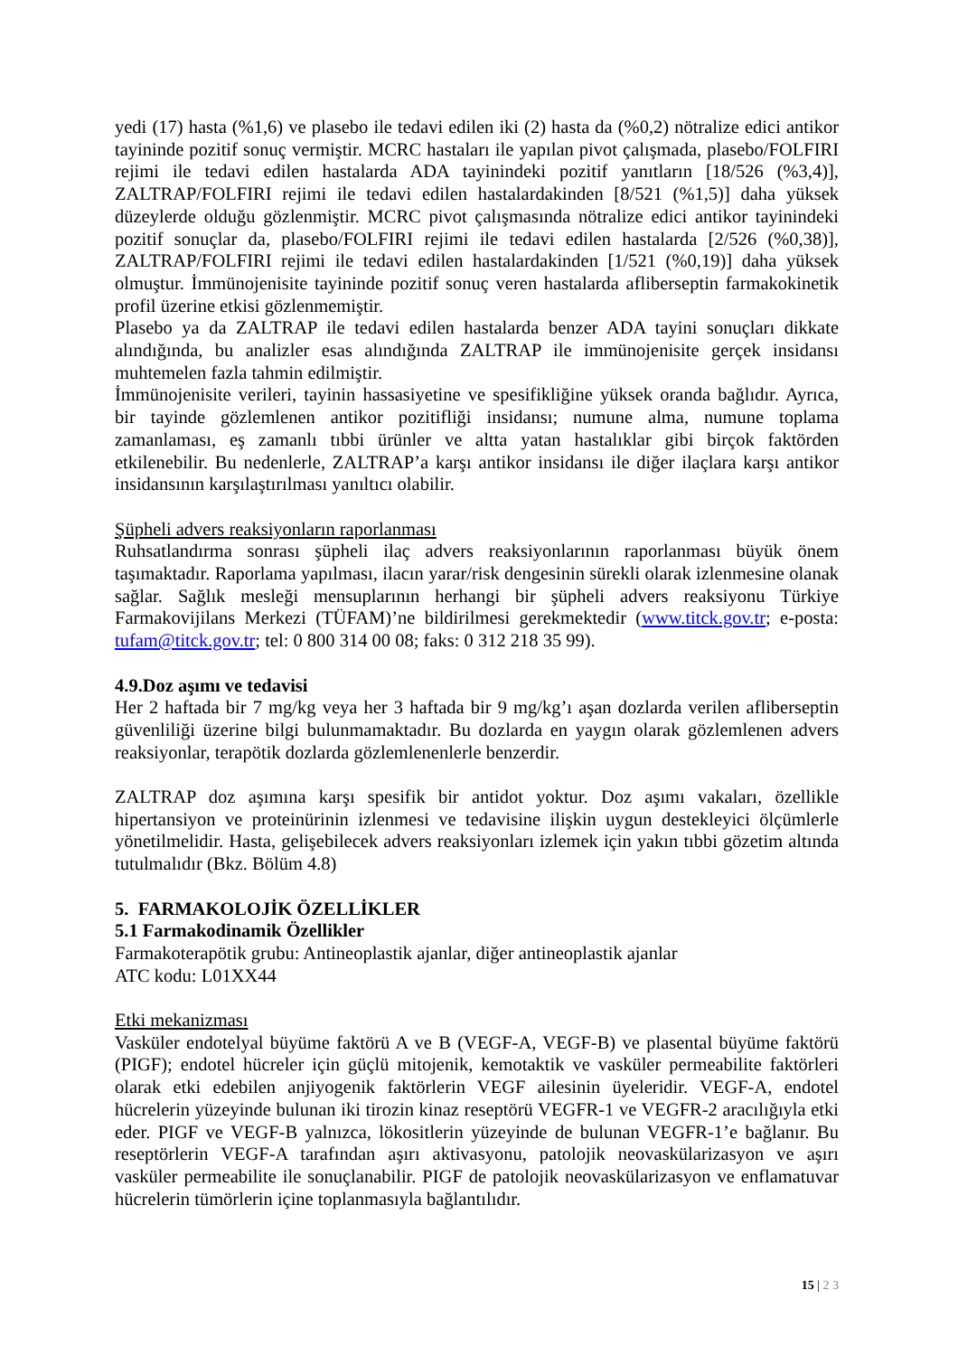yedi (17) hasta (%1,6) ve plasebo ile tedavi edilen iki (2) hasta da (%0,2) nötralize edici antikor tayininde pozitif sonuç vermiştir. MCRC hastaları ile yapılan pivot çalışmada, plasebo/FOLFIRI rejimi ile tedavi edilen hastalarda ADA tayinindeki pozitif yanıtların [18/526 (%3,4)], ZALTRAP/FOLFIRI rejimi ile tedavi edilen hastalardakinden [8/521 (%1,5)] daha yüksek düzeylerde olduğu gözlenmiştir. MCRC pivot çalışmasında nötralize edici antikor tayinindeki pozitif sonuçlar da, plasebo/FOLFIRI rejimi ile tedavi edilen hastalarda [2/526 (%0,38)], ZALTRAP/FOLFIRI rejimi ile tedavi edilen hastalardakinden [1/521 (%0,19)] daha yüksek olmuştur. İmmünojenisite tayininde pozitif sonuç veren hastalarda afliberseptin farmakokinetik profil üzerine etkisi gözlenmemiştir.
Plasebo ya da ZALTRAP ile tedavi edilen hastalarda benzer ADA tayini sonuçları dikkate alındığında, bu analizler esas alındığında ZALTRAP ile immünojenisite gerçek insidansı muhtemelen fazla tahmin edilmiştir.
İmmünojenisite verileri, tayinin hassasiyetine ve spesifikliğine yüksek oranda bağlıdır. Ayrıca, bir tayinde gözlemlenen antikor pozitifliği insidansı; numune alma, numune toplama zamanlaması, eş zamanlı tıbbi ürünler ve altta yatan hastalıklar gibi birçok faktörden etkilenebilir. Bu nedenlerle, ZALTRAP’a karşı antikor insidansı ile diğer ilaçlara karşı antikor insidansının karşılaştırılması yanıltıcı olabilir.
Şüpheli advers reaksiyonların raporlanması
Ruhsatlandırma sonrası şüpheli ilaç advers reaksiyonlarının raporlanması büyük önem taşımaktadır. Raporlama yapılması, ilacın yarar/risk dengesinin sürekli olarak izlenmesine olanak sağlar. Sağlık mesleği mensuplarının herhangi bir şüpheli advers reaksiyonu Türkiye Farmakovijilans Merkezi (TÜFAM)’ne bildirilmesi gerekmektedir (www.titck.gov.tr; e-posta: tufam@titck.gov.tr; tel: 0 800 314 00 08; faks: 0 312 218 35 99).
4.9.Doz aşımı ve tedavisi
Her 2 haftada bir 7 mg/kg veya her 3 haftada bir 9 mg/kg’ı aşan dozlarda verilen afliberseptin güvenliliği üzerine bilgi bulunmamaktadır. Bu dozlarda en yaygın olarak gözlemlenen advers reaksiyonlar, terapötik dozlarda gözlemlenenlerle benzerdir.
ZALTRAP doz aşımına karşı spesifik bir antidot yoktur. Doz aşımı vakaları, özellikle hipertansiyon ve proteinürinin izlenmesi ve tedavisine ilişkin uygun destekleyici ölçümlerle yönetilmelidir. Hasta, gelişebilecek advers reaksiyonları izlemek için yakın tıbbi gözetim altında tutulmalıdır (Bkz. Bölüm 4.8)
5. FARMAKOLOJİK ÖZELLİKLER
5.1 Farmakodinamik Özellikler
Farmakoterapötik grubu: Antineoplastik ajanlar, diğer antineoplastik ajanlar
ATC kodu: L01XX44
Etki mekanizması
Vasküler endotelyal büyüme faktörü A ve B (VEGF-A, VEGF-B) ve plasental büyüme faktörü (PIGF); endotel hücreler için güçlü mitojenik, kemotaktik ve vasküler permeabilite faktörleri olarak etki edebilen anjiyogenik faktörlerin VEGF ailesinin üyeleridir. VEGF-A, endotel hücrelerin yüzeyinde bulunan iki tirozin kinaz reseptörü VEGFR-1 ve VEGFR-2 aracılığıyla etki eder. PIGF ve VEGF-B yalnızca, lökositlerin yüzeyinde de bulunan VEGFR-1’e bağlanır. Bu reseptörlerin VEGF-A tarafından aşırı aktivasyonu, patolojik neovaskülarizasyon ve aşırı vasküler permeabilite ile sonuçlanabilir. PIGF de patolojik neovaskülarizasyon ve enflamatuvar hücrelerin tümörlerin içine toplanmasıyla bağlantılıdır.
15 | 2 3